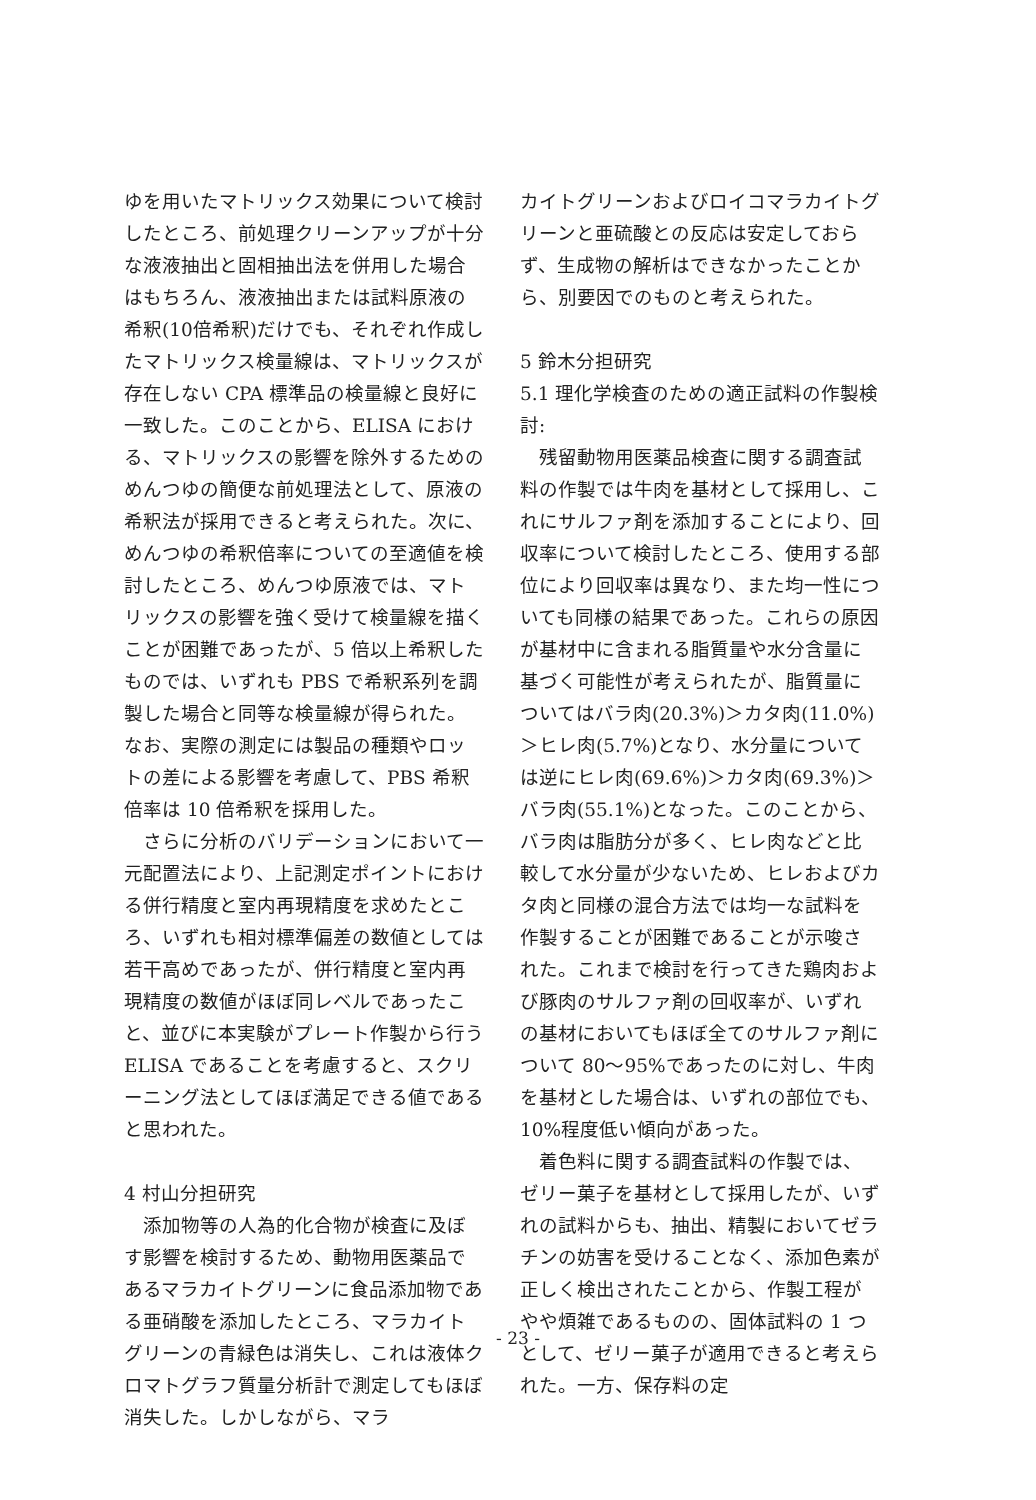ゆを用いたマトリックス効果について検討したところ、前処理クリーンアップが十分な液液抽出と固相抽出法を併用した場合はもちろん、液液抽出または試料原液の希釈(10倍希釈)だけでも、それぞれ作成したマトリックス検量線は、マトリックスが存在しない CPA 標準品の検量線と良好に一致した。このことから、ELISA における、マトリックスの影響を除外するためのめんつゆの簡便な前処理法として、原液の希釈法が採用できると考えられた。次に、めんつゆの希釈倍率についての至適値を検討したところ、めんつゆ原液では、マトリックスの影響を強く受けて検量線を描くことが困難であったが、5 倍以上希釈したものでは、いずれも PBS で希釈系列を調製した場合と同等な検量線が得られた。なお、実際の測定には製品の種類やロットの差による影響を考慮して、PBS 希釈倍率は 10 倍希釈を採用した。
さらに分析のバリデーションにおいて一元配置法により、上記測定ポイントにおける併行精度と室内再現精度を求めたところ、いずれも相対標準偏差の数値としては若干高めであったが、併行精度と室内再現精度の数値がほぼ同レベルであったこと、並びに本実験がプレート作製から行う ELISA であることを考慮すると、スクリーニング法としてほぼ満足できる値であると思われた。
4 村山分担研究
添加物等の人為的化合物が検査に及ぼす影響を検討するため、動物用医薬品であるマラカイトグリーンに食品添加物である亜硝酸を添加したところ、マラカイトグリーンの青緑色は消失し、これは液体クロマトグラフ質量分析計で測定してもほぼ消失した。しかしながら、マラ
カイトグリーンおよびロイコマラカイトグリーンと亜硫酸との反応は安定しておらず、生成物の解析はできなかったことから、別要因でのものと考えられた。
5 鈴木分担研究
5.1 理化学検査のための適正試料の作製検討:
残留動物用医薬品検査に関する調査試料の作製では牛肉を基材として採用し、これにサルファ剤を添加することにより、回収率について検討したところ、使用する部位により回収率は異なり、また均一性についても同様の結果であった。これらの原因が基材中に含まれる脂質量や水分含量に基づく可能性が考えられたが、脂質量についてはバラ肉(20.3%)＞カタ肉(11.0%)＞ヒレ肉(5.7%)となり、水分量については逆にヒレ肉(69.6%)＞カタ肉(69.3%)＞バラ肉(55.1%)となった。このことから、バラ肉は脂肪分が多く、ヒレ肉などと比較して水分量が少ないため、ヒレおよびカタ肉と同様の混合方法では均一な試料を作製することが困難であることが示唆された。これまで検討を行ってきた鶏肉および豚肉のサルファ剤の回収率が、いずれの基材においてもほぼ全てのサルファ剤について 80～95%であったのに対し、牛肉を基材とした場合は、いずれの部位でも、10%程度低い傾向があった。
着色料に関する調査試料の作製では、ゼリー菓子を基材として採用したが、いずれの試料からも、抽出、精製においてゼラチンの妨害を受けることなく、添加色素が正しく検出されたことから、作製工程がやや煩雑であるものの、固体試料の 1 つとして、ゼリー菓子が適用できると考えられた。一方、保存料の定
- 23 -